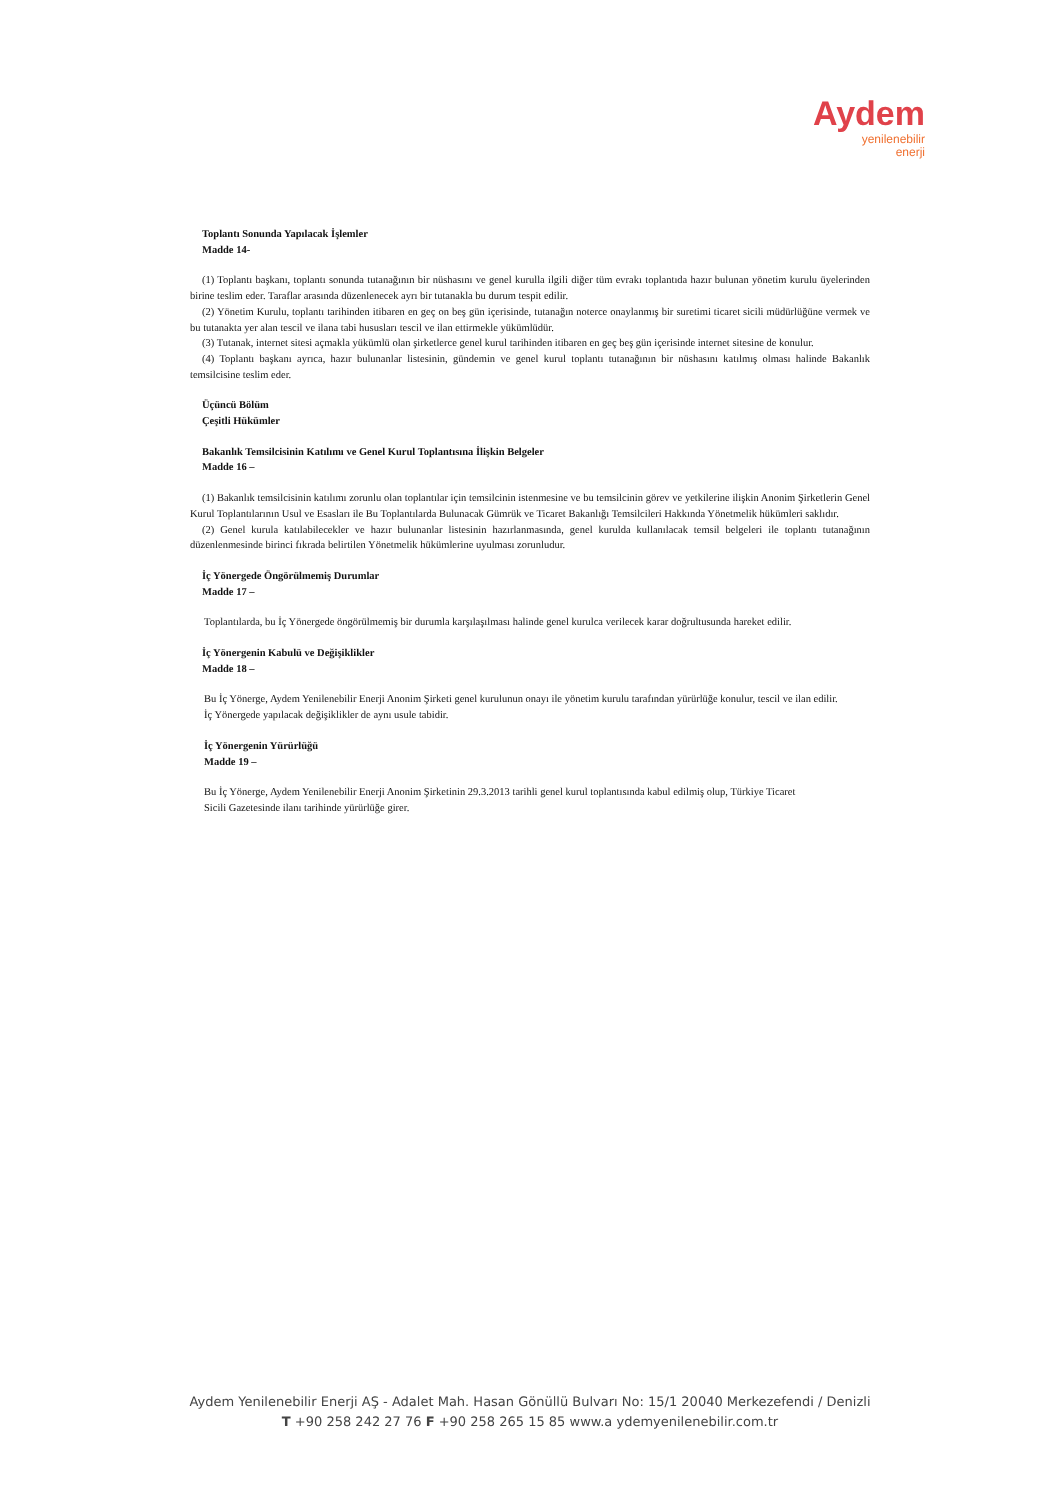Aydem
yenilenebilir
enerji
Toplantı Sonunda Yapılacak İşlemler
Madde 14-
(1) Toplantı başkanı, toplantı sonunda tutanağının bir nüshasını ve genel kurulla ilgili diğer tüm evrakı toplantıda hazır bulunan yönetim kurulu üyelerinden birine teslim eder. Taraflar arasında düzenlenecek ayrı bir tutanakla bu durum tespit edilir.
(2) Yönetim Kurulu, toplantı tarihinden itibaren en geç on beş gün içerisinde, tutanağın noterce onaylanmış bir suretimi ticaret sicili müdürlüğüne vermek ve bu tutanakta yer alan tescil ve ilana tabi hususları tescil ve ilan ettirmekle yükümlüdür.
(3) Tutanak, internet sitesi açmakla yükümlü olan şirketlerce genel kurul tarihinden itibaren en geç beş gün içerisinde internet sitesine de konulur.
(4) Toplantı başkanı ayrıca, hazır bulunanlar listesinin, gündemin ve genel kurul toplantı tutanağının bir nüshasını katılmış olması halinde Bakanlık temsilcisine teslim eder.
Üçüncü Bölüm
Çeşitli Hükümler
Bakanlık Temsilcisinin Katılımı ve Genel Kurul Toplantısına İlişkin Belgeler
Madde 16 –
(1) Bakanlık temsilcisinin katılımı zorunlu olan toplantılar için temsilcinin istenmesine ve bu temsilcinin görev ve yetkilerine ilişkin Anonim Şirketlerin Genel Kurul Toplantılarının Usul ve Esasları ile Bu Toplantılarda Bulunacak Gümrük ve Ticaret Bakanlığı Temsilcileri Hakkında Yönetmelik hükümleri saklıdır.
(2) Genel kurula katılabilecekler ve hazır bulunanlar listesinin hazırlanmasında, genel kurulda kullanılacak temsil belgeleri ile toplantı tutanağının düzenlenmesinde birinci fıkrada belirtilen Yönetmelik hükümlerine uyulması zorunludur.
İç Yönergede Öngörülmemiş Durumlar
Madde 17 –
Toplantılarda, bu İç Yönergede öngörülmemiş bir durumla karşılaşılması halinde genel kurulca verilecek karar doğrultusunda hareket edilir.
İç Yönergenin Kabulü ve Değişiklikler
Madde 18 –
Bu İç Yönerge, Aydem Yenilenebilir Enerji Anonim Şirketi genel kurulunun onayı ile yönetim kurulu tarafından yürürlüğe konulur, tescil ve ilan edilir. İç Yönergede yapılacak değişiklikler de aynı usule tabidir.
İç Yönergenin Yürürlüğü
Madde 19 –
Bu İç Yönerge, Aydem Yenilenebilir Enerji Anonim Şirketinin 29.3.2013 tarihli genel kurul toplantısında kabul edilmiş olup, Türkiye Ticaret Sicili Gazetesinde ilanı tarihinde yürürlüğe girer.
Aydem Yenilenebilir Enerji AŞ - Adalet Mah. Hasan Gönüllü Bulvarı No: 15/1 20040 Merkezefendi / Denizli
T +90 258 242 27 76 F +90 258 265 15 85 www.a ydemyenilenebilir.com.tr